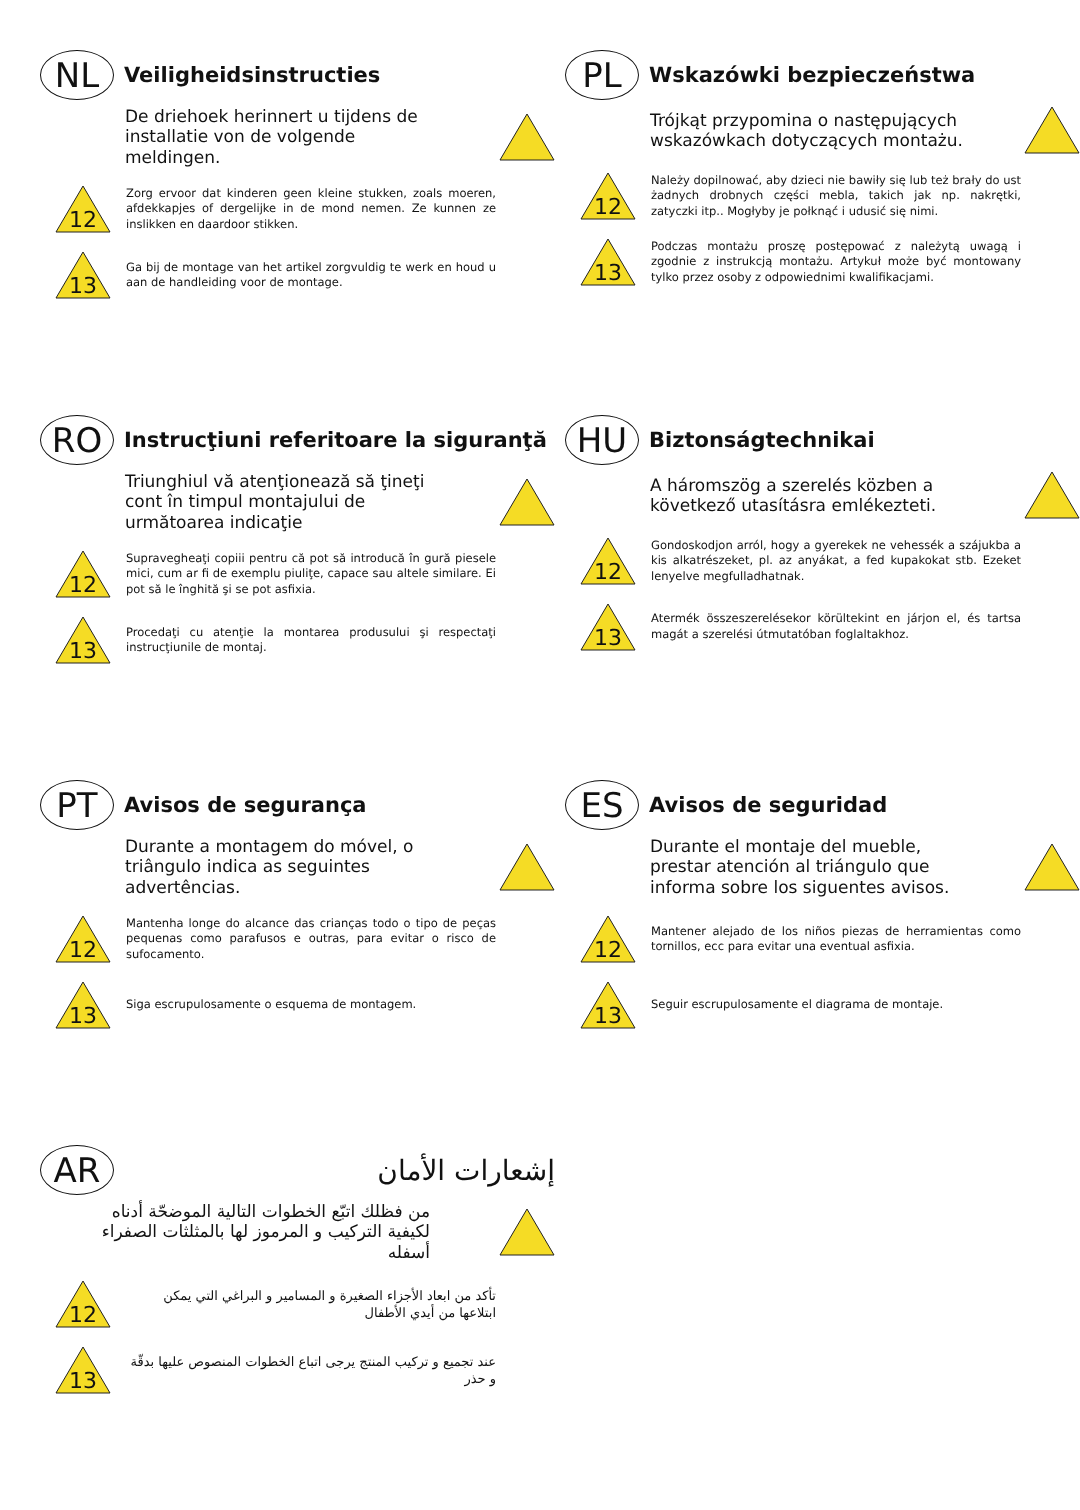NL
Veiligheidsinstructies
De driehoek herinnert u tijdens de installatie von de volgende meldingen.
12
Zorg ervoor dat kinderen geen kleine stukken, zoals moeren, afdekkapjes of dergelijke in de mond nemen. Ze kunnen ze inslikken en daardoor stikken.
13
Ga bij de montage van het artikel zorgvuldig te werk en houd u aan de handleiding voor de montage.
PL
Wskazówki bezpieczeństwa
Trójkąt przypomina o następujących wskazówkach dotyczących montażu.
12
Należy dopilnować, aby dzieci nie bawiły się lub też brały do ust żadnych drobnych części mebla, takich jak np. nakrętki, zatyczki itp.. Mogłyby je połknąć i udusić się nimi.
13
Podczas montażu proszę postępować z należytą uwagą i zgodnie z instrukcją montażu. Artykuł może być montowany tylko przez osoby z odpowiednimi kwalifikacjami.
RO
Instrucţiuni referitoare la siguranţă
Triunghiul vă atenţionează să ţineţi cont în timpul montajului de următoarea indicaţie
12
Supravegheaţi copiii pentru că pot să introducă în gură piesele mici, cum ar fi de exemplu piuliţe, capace sau altele similare. Ei pot să le înghită şi se pot asfixia.
13
Procedaţi cu atenţie la montarea produsului şi respectaţi instrucţiunile de montaj.
HU
Biztonságtechnikai
A háromszög a szerelés közben a következő utasításra emlékezteti.
12
Gondoskodjon arról, hogy a gyerekek ne vehessék a szájukba a kis alkatrészeket, pl. az anyákat, a fed kupakokat stb. Ezeket lenyelve megfulladhatnak.
13
Atermék összeszerelésekor körültekint en járjon el, és tartsa magát a szerelési útmutatóban foglaltakhoz.
PT
Avisos de segurança
Durante a montagem do móvel, o triângulo indica as seguintes advertências.
12
Mantenha longe do alcance das crianças todo o tipo de peças pequenas como parafusos e outras, para evitar o risco de sufocamento.
13
Siga escrupulosamente o esquema de montagem.
ES
Avisos de seguridad
Durante el montaje del mueble, prestar atención al triángulo que informa sobre los siguentes avisos.
12
Mantener alejado de los niños piezas de herramientas como tornillos, ecc para evitar una eventual asfixia.
13
Seguir escrupulosamente el diagrama de montaje.
AR
إشعارات الأمان
من فظلك اتبّع الخطوات التالية الموضحّة أدناه لكيفية التركيب و المرموز لها بالمثلثات الصفراء أسفله
12
تأكد من ابعاد الأجزاء الصغيرة و المسامير و البراغي التي يمكن ابتلاعها من أيدي الأطفال
13
عند تجميع و تركيب المنتج يرجى اتباع الخطوات المنصوص عليها بدقّة و حذر